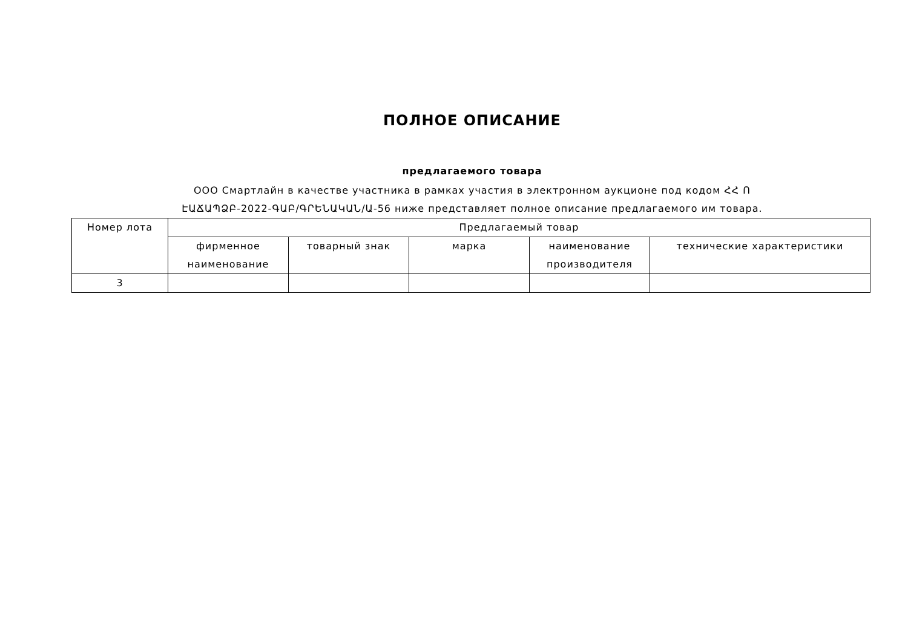ПОЛНОЕ ОПИСАНИЕ
предлагаемого товара
ООО Смартлайн в качестве участника в рамках участия в электронном аукционе под кодом ՀՀ Ո
ԷԱՃԱՊՁԲ-2022-ԳԱԲ/ԳՐԵՆԱԿԱՆ/Ա-56 ниже представляет полное описание предлагаемого им товара.
| Номер лота | Предлагаемый товар | | | | |
| --- | --- | --- | --- | --- | --- |
| | фирменное наименование | товарный знак | марка | наименование производителя | технические характеристики |
| 3 | | | | | |